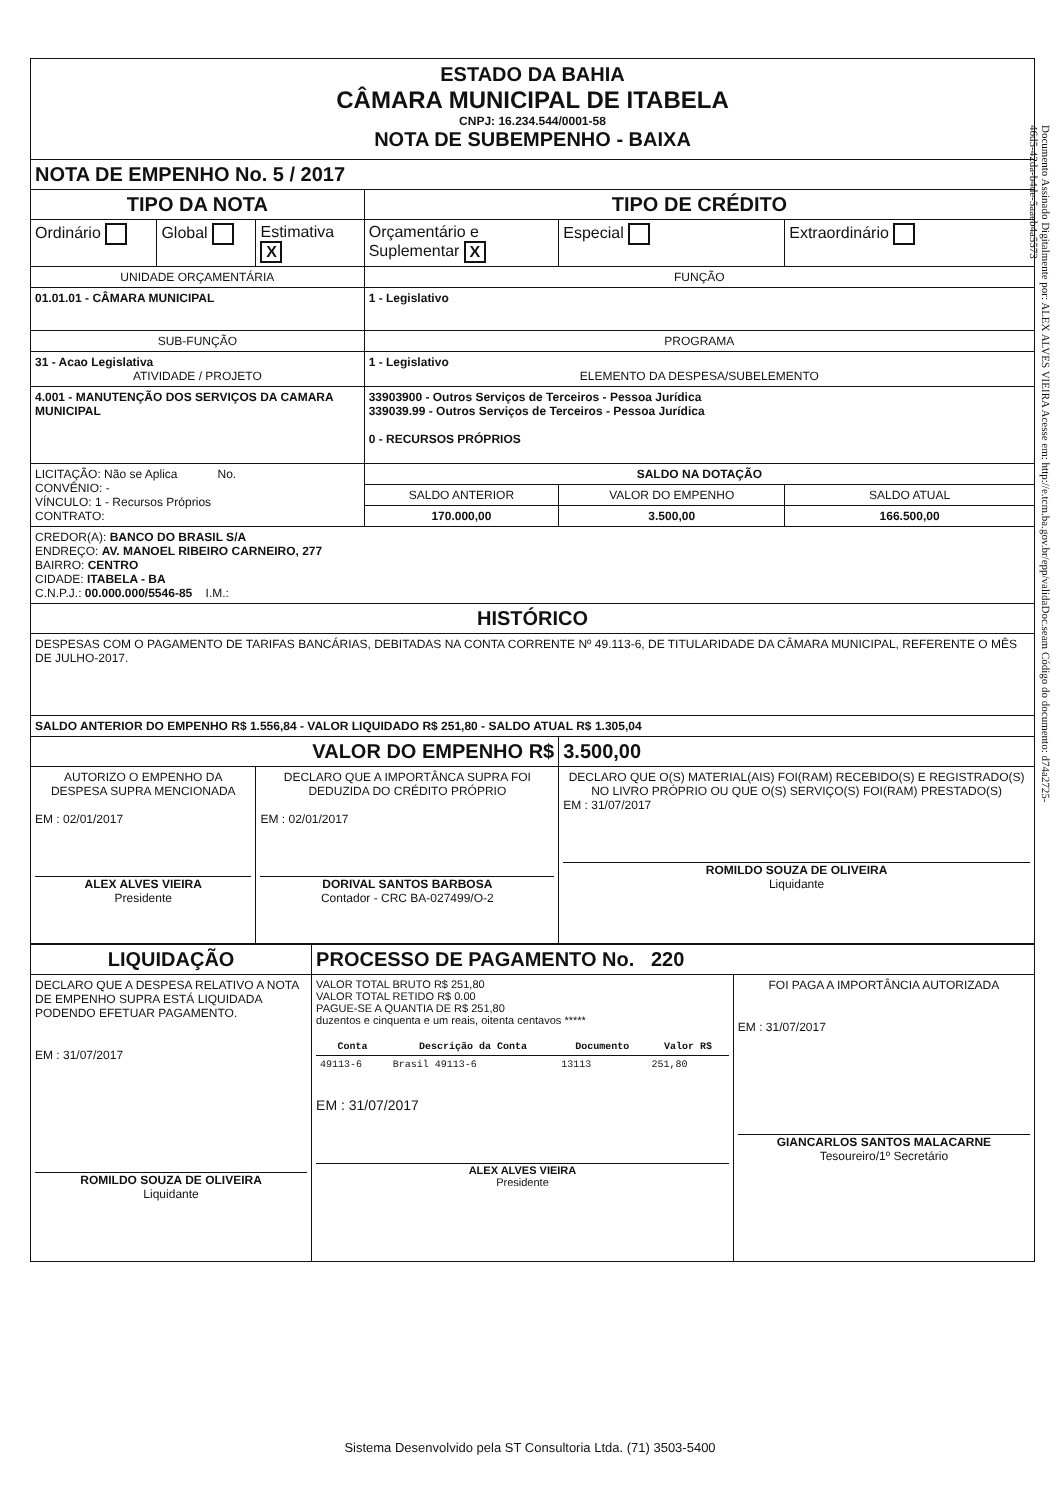Documento Assinado Digitalmente por: ALEX ALVES VIEIRA Acesse em: http://e.tcm.ba.gov.br/epp/validaDoc.seam Código do documento: d74a2725-46d5-42da-b4de-5aaeb4a5573
| ESTADO DA BAHIA CÂMARA MUNICIPAL DE ITABELA CNPJ: 16.234.544/0001-58 NOTA DE SUBEMPENHO - BAIXA | | | | | |
| NOTA DE EMPENHO No. 5 / 2017 | | | | | |
| TIPO DA NOTA | | | TIPO DE CRÉDITO | | |
| Ordinário | Global | Estimativa X | Orçamentário e Suplementar X | Especial | Extraordinário |
| UNIDADE ORÇAMENTÁRIA | | | FUNÇÃO | | |
| 01.01.01 - CÂMARA MUNICIPAL | | | 1 - Legislativo | | |
| SUB-FUNÇÃO | | | PROGRAMA | | |
| 31 - Acao Legislativa ATIVIDADE / PROJETO | | | 1 - Legislativo ELEMENTO DA DESPESA/SUBELEMENTO | | |
| 4.001 - MANUTENÇÃO DOS SERVIÇOS DA CAMARA MUNICIPAL | | | 33903900 - Outros Serviços de Terceiros - Pessoa Jurídica 339039.99 - Outros Serviços de Terceiros - Pessoa Jurídica 0 - RECURSOS PRÓPRIOS | | |
| LICITAÇÃO: Não se Aplica No. CONVÊNIO: - VÍNCULO: 1 - Recursos Próprios CONTRATO: | | | SALDO NA DOTAÇÃO | | |
| | | | SALDO ANTERIOR | VALOR DO EMPENHO | SALDO ATUAL |
| | | | 170.000,00 | 3.500,00 | 166.500,00 |
| CREDOR(A): BANCO DO BRASIL S/A ENDREÇO: AV. MANOEL RIBEIRO CARNEIRO, 277 BAIRRO: CENTRO CIDADE: ITABELA - BA C.N.P.J.: 00.000.000/5546-85 I.M.: | | | | | |
| HISTÓRICO | | | | | |
| DESPESAS COM O PAGAMENTO DE TARIFAS BANCÁRIAS, DEBITADAS NA CONTA CORRENTE Nº 49.113-6, DE TITULARIDADE DA CÂMARA MUNICIPAL, REFERENTE O MÊS DE JULHO-2017. | | | | | |
| SALDO ANTERIOR DO EMPENHO R$ 1.556,84 - VALOR LIQUIDADO R$ 251,80 - SALDO ATUAL R$ 1.305,04 | | | | | |
| VALOR DO EMPENHO R$ | | | | 3.500,00 | |
| AUTORIZO O EMPENHO DA DESPESA SUPRA MENCIONADA EM : 02/01/2017 ALEX ALVES VIEIRA Presidente | | DECLARO QUE A IMPORTÂNCA SUPRA FOI DEDUZIDA DO CRÉDITO PRÓPRIO EM : 02/01/2017 DORIVAL SANTOS BARBOSA Contador - CRC BA-027499/O-2 | | DECLARO QUE O(S) MATERIAL(AIS) FOI(RAM) RECEBIDO(S) E REGISTRADO(S) NO LIVRO PRÓPRIO OU QUE O(S) SERVIÇO(S) FOI(RAM) PRESTADO(S) EM : 31/07/2017 ROMILDO SOUZA DE OLIVEIRA Liquidante | |
| LIQUIDAÇÃO | PROCESSO DE PAGAMENTO No. 220 | |
| DECLARO QUE A DESPESA RELATIVO A NOTA DE EMPENHO SUPRA ESTÁ LIQUIDADA PODENDO EFETUAR PAGAMENTO. EM : 31/07/2017 ROMILDO SOUZA DE OLIVEIRA Liquidante | VALOR TOTAL BRUTO R$ 251,80 VALOR TOTAL RETIDO R$ 0.00 PAGUE-SE A QUANTIA DE R$ 251,80 duzentos e cinquenta e um reais, oitenta centavos ***** / Conta / Descrição da Conta / Documento / Valor R$ / / --- / --- / --- / --- / / 49113-6 / Brasil 49113-6 / 13113 / 251,80 / EM : 31/07/2017 ALEX ALVES VIEIRA Presidente | FOI PAGA A IMPORTÂNCIA AUTORIZADA EM : 31/07/2017 GIANCARLOS SANTOS MALACARNE Tesoureiro/1º Secretário |
Sistema Desenvolvido pela ST Consultoria Ltda. (71) 3503-5400